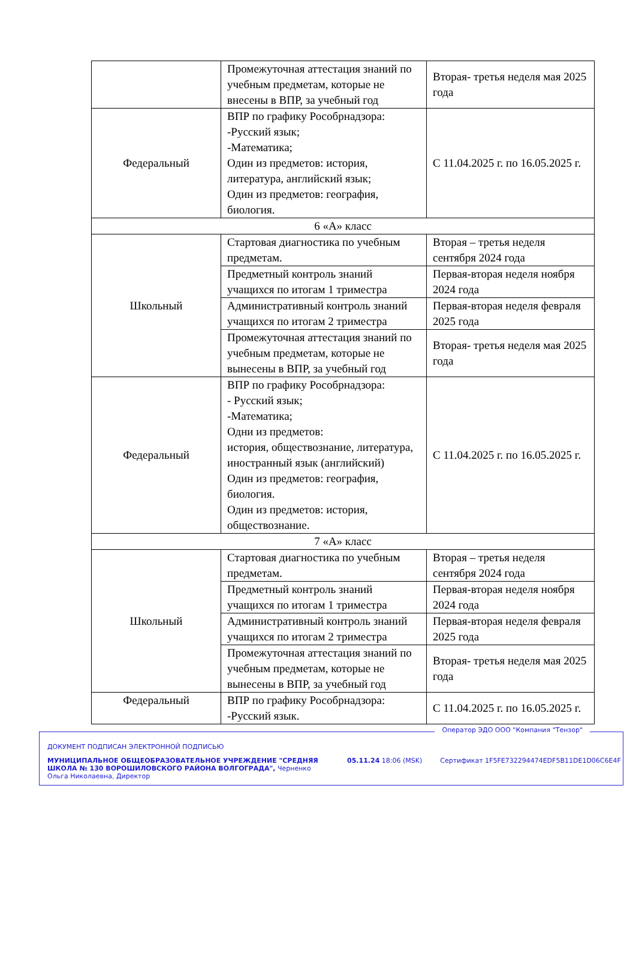| | Промежуточная аттестация знаний по учебным предметам, которые не внесены в ВПР, за учебный год | Вторая- третья неделя мая 2025 года |
| Федеральный | ВПР по графику Рособрнадзора: -Русский язык; -Математика; Один из предметов: история, литература, английский язык; Один из предметов: география, биология. | С 11.04.2025 г. по 16.05.2025 г. |
| 6 «А» класс | | |
| Школьный | Стартовая диагностика по учебным предметам. | Вторая – третья неделя сентября 2024 года |
| | Предметный контроль знаний учащихся по итогам 1 триместра | Первая-вторая неделя ноября 2024 года |
| | Административный контроль знаний учащихся по итогам 2 триместра | Первая-вторая неделя февраля 2025 года |
| | Промежуточная аттестация знаний по учебным предметам, которые не вынесены в ВПР, за учебный год | Вторая- третья неделя мая 2025 года |
| Федеральный | ВПР по графику Рособрнадзора: - Русский язык; -Математика; Одни из предметов: история, обществознание, литература, иностранный язык (английский) Один из предметов: география, биология. Один из предметов: история, обществознание. | С 11.04.2025 г. по 16.05.2025 г. |
| 7 «А» класс | | |
| Школьный | Стартовая диагностика по учебным предметам. | Вторая – третья неделя сентября 2024 года |
| | Предметный контроль знаний учащихся по итогам 1 триместра | Первая-вторая неделя ноября 2024 года |
| | Административный контроль знаний учащихся по итогам 2 триместра | Первая-вторая неделя февраля 2025 года |
| | Промежуточная аттестация знаний по учебным предметам, которые не вынесены в ВПР, за учебный год | Вторая- третья неделя мая 2025 года |
| Федеральный | ВПР по графику Рособрнадзора: -Русский язык. | С 11.04.2025 г. по 16.05.2025 г. |
Оператор ЭДО ООО "Компания "Тензор"
ДОКУМЕНТ ПОДПИСАН ЭЛЕКТРОННОЙ ПОДПИСЬЮ
МУНИЦИПАЛЬНОЕ ОБЩЕОБРАЗОВАТЕЛЬНОЕ УЧРЕЖДЕНИЕ "СРЕДНЯЯ ШКОЛА № 130 ВОРОШИЛОВСКОГО РАЙОНА ВОЛГОГРАДА", Черненко Ольга Николаевна, Директор
05.11.24 18:06 (MSK) Сертификат 1F5FE732294474EDF5B11DE1D06C6E4F